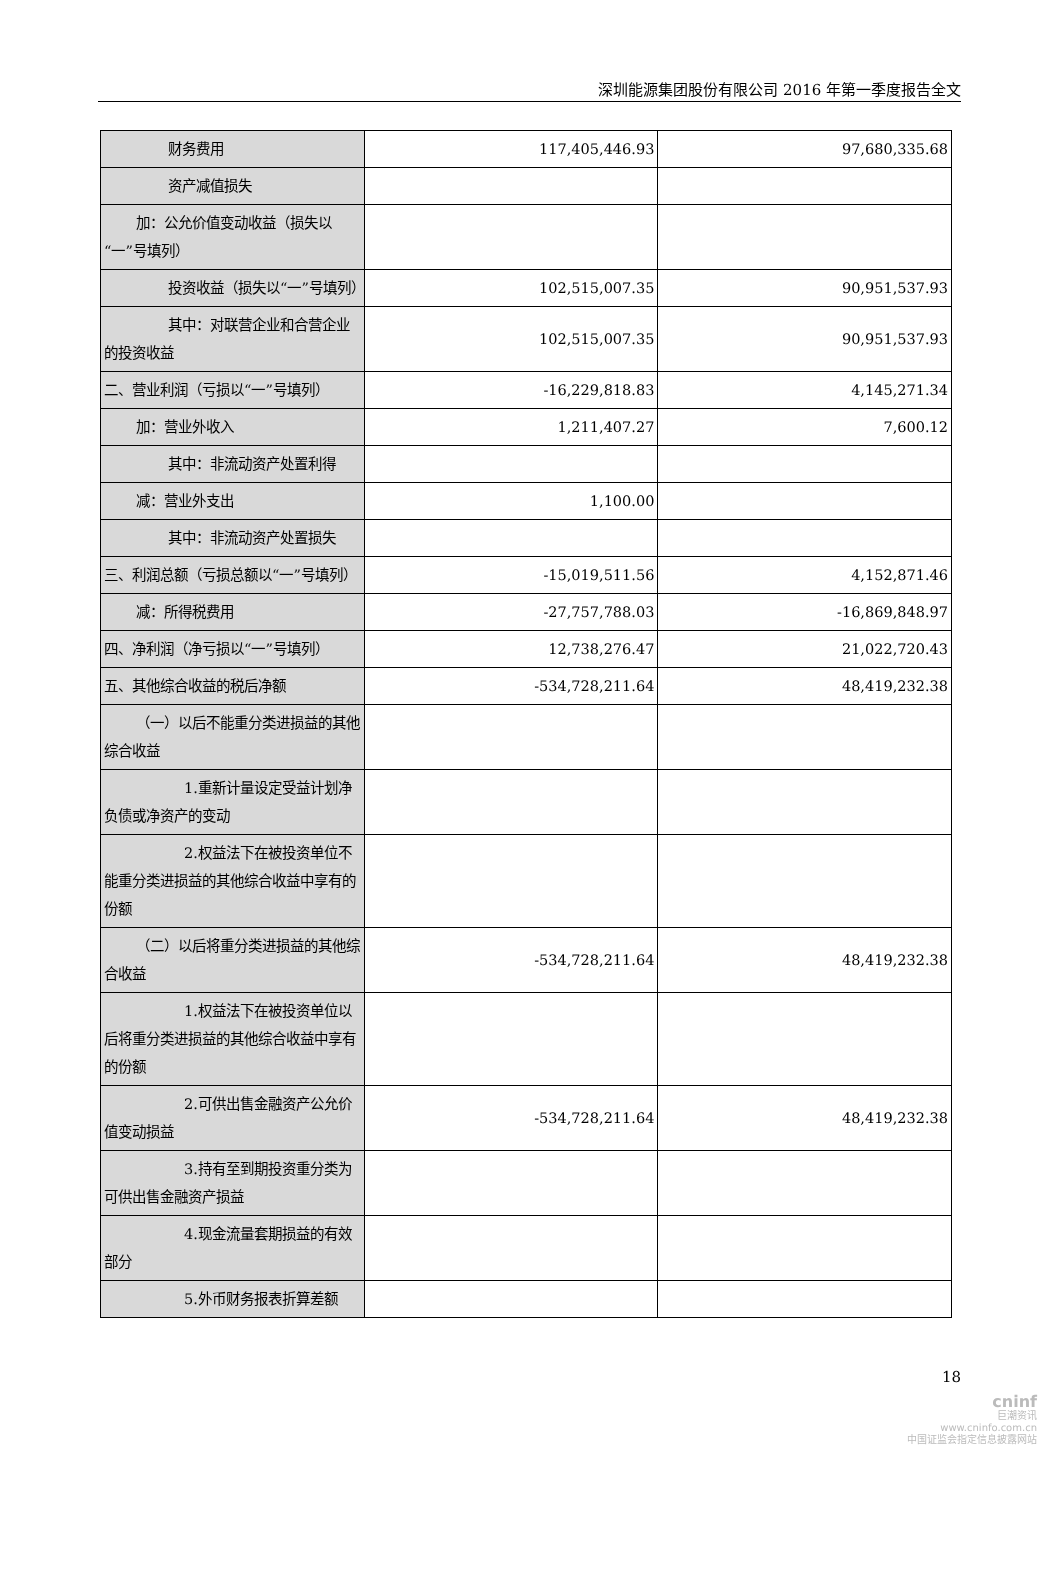深圳能源集团股份有限公司 2016 年第一季度报告全文
| 财务费用 | 117,405,446.93 | 97,680,335.68 |
| 资产减值损失 | | |
| 加：公允价值变动收益（损失以“一”号填列） | | |
| 投资收益（损失以“一”号填列） | 102,515,007.35 | 90,951,537.93 |
| 其中：对联营企业和合营企业的投资收益 | 102,515,007.35 | 90,951,537.93 |
| 二、营业利润（亏损以“一”号填列） | -16,229,818.83 | 4,145,271.34 |
| 加：营业外收入 | 1,211,407.27 | 7,600.12 |
| 其中：非流动资产处置利得 | | |
| 减：营业外支出 | 1,100.00 | |
| 其中：非流动资产处置损失 | | |
| 三、利润总额（亏损总额以“一”号填列） | -15,019,511.56 | 4,152,871.46 |
| 减：所得税费用 | -27,757,788.03 | -16,869,848.97 |
| 四、净利润（净亏损以“一”号填列） | 12,738,276.47 | 21,022,720.43 |
| 五、其他综合收益的税后净额 | -534,728,211.64 | 48,419,232.38 |
| （一）以后不能重分类进损益的其他综合收益 | | |
| 1.重新计量设定受益计划净负债或净资产的变动 | | |
| 2.权益法下在被投资单位不能重分类进损益的其他综合收益中享有的份额 | | |
| （二）以后将重分类进损益的其他综合收益 | -534,728,211.64 | 48,419,232.38 |
| 1.权益法下在被投资单位以后将重分类进损益的其他综合收益中享有的份额 | | |
| 2.可供出售金融资产公允价值变动损益 | -534,728,211.64 | 48,419,232.38 |
| 3.持有至到期投资重分类为可供出售金融资产损益 | | |
| 4.现金流量套期损益的有效部分 | | |
| 5.外币财务报表折算差额 | | |
18
cninf
巨潮资讯
www.cninfo.com.cn
中国证监会指定信息披露网站